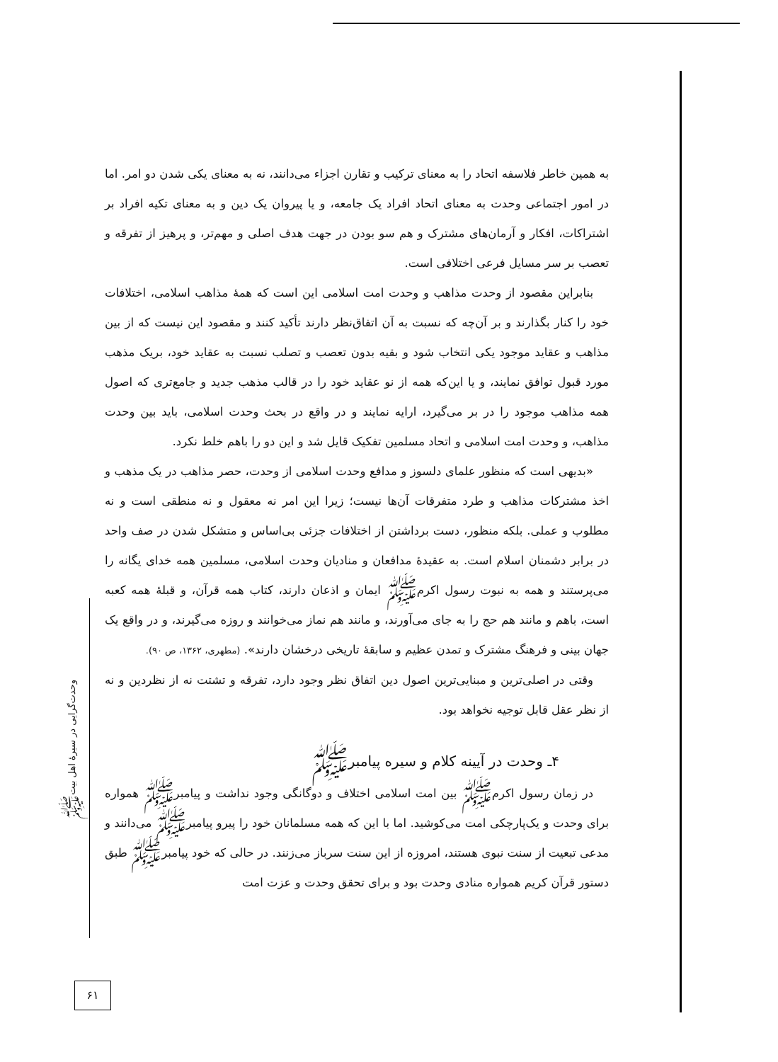به همین خاطر فلاسفه اتحاد را به معنای ترکیب و تقارن اجزاء می‌دانند، نه به معنای یکی شدن دو امر. اما در امور اجتماعی وحدت به معنای اتحاد افراد یک جامعه، و یا پیروان یک دین و به معنای تکیه افراد بر اشتراکات، افکار و آرمان‌های مشترک و هم سو بودن در جهت هدف اصلی و مهم‌تر، و پرهیز از تفرقه و تعصب بر سر مسایل فرعی اختلافی است.
بنابراین مقصود از وحدت مذاهب و وحدت امت اسلامی این است که همهٔ مذاهب اسلامی، اختلافات خود را کنار بگذارند و بر آن‌چه که نسبت به آن اتفاق‌نظر دارند تأکید کنند و مقصود این نیست که از بین مذاهب و عقاید موجود یکی انتخاب شود و بقیه بدون تعصب و تصلب نسبت به عقاید خود، بریک مذهب مورد قبول توافق نمایند، و یا این‌که همه از نو عقاید خود را در قالب مذهب جدید و جامع‌تری که اصول همه مذاهب موجود را در بر می‌گیرد، ارایه نمایند و در واقع در بحث وحدت اسلامی، باید بین وحدت مذاهب، و وحدت امت اسلامی و اتحاد مسلمین تفکیک قایل شد و این دو را باهم خلط نکرد.
«بدیهی است که منظور علمای دلسوز و مدافع وحدت اسلامی از وحدت، حصر مذاهب در یک مذهب و اخذ مشترکات مذاهب و طرد متفرقات آن‌ها نیست؛ زیرا این امر نه معقول و نه منطقی است و نه مطلوب و عملی. بلکه منظور، دست برداشتن از اختلافات جزئی بی‌اساس و متشکل شدن در صف واحد در برابر دشمنان اسلام است. به عقیدهٔ مدافعان و منادیان وحدت اسلامی، مسلمین همه خدای یگانه را می‌پرستند و همه به نبوت رسول اکرمﷺ ایمان و اذعان دارند، کتاب همه قرآن، و قبلهٔ همه کعبه است، باهم و مانند هم حج را به جای می‌آورند، و مانند هم نماز می‌خوانند و روزه می‌گیرند، و در واقع یک جهان بینی و فرهنگ مشترک و تمدن عظیم و سابقهٔ تاریخی درخشان دارند». (مطهری، ۱۳۶۲، ص ۹۰).
وقتی در اصلی‌ترین و مبنایی‌ترین اصول دین اتفاق نظر وجود دارد، تفرقه و تشتت نه از نظردین و نه از نظر عقل قابل توجیه نخواهد بود.
۴ـ وحدت در آیینه کلام و سیره پیامبرﷺ
در زمان رسول اکرمﷺ بین امت اسلامی اختلاف و دوگانگی وجود نداشت و پیامبرﷺ همواره برای وحدت و یک‌پارچکی امت می‌کوشید. اما با این که همه مسلمانان خود را پیرو پیامبرﷺ می‌دانند و مدعی تبعیت از سنت نبوی هستند، امروزه از این سنت سرباز می‌زنند. در حالی که خود پیامبرﷺ طبق دستور قرآن کریم همواره منادی وحدت بود و برای تحقق وحدت و عزت امت
وحدت‌گرایی در سیرهٔ اهل بیتﷺ
۶۱